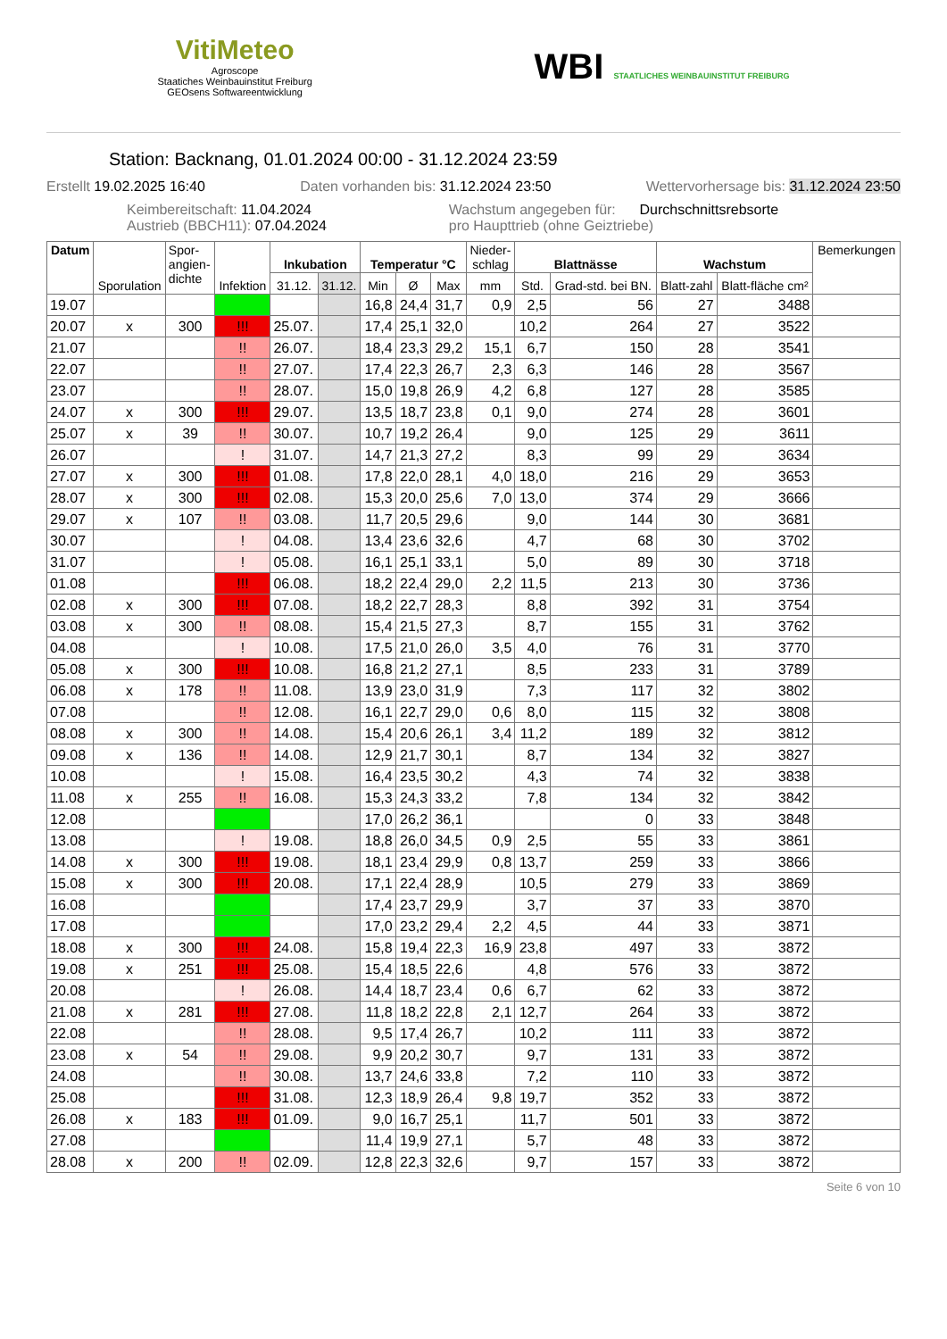VitiMeteo
Agroscope
Staatiches Weinbauinstitut Freiburg
GEOsens Softwareentwicklung
WBI STAATLICHES WEINBAUINSTITUT FREIBURG
Station: Backnang, 01.01.2024 00:00 - 31.12.2024 23:59
Erstellt 19.02.2025 16:40 Daten vorhanden bis: 31.12.2024 23:50 Wettervorhersage bis: 31.12.2024 23:50
Keimbereitschaft: 11.04.2024
Austrieb (BBCH11): 07.04.2024 Wachstum angegeben für: Durchschnittsrebsorte
pro Haupttrieb (ohne Geiztriebe)
| Datum | Sporulation | Spor- angien- dichte | Infektion | Inkubation | | Temperatur °C | | | Nieder- schlag | Blattnässe | | Wachstum | | Bemerkungen |
| --- | --- | --- | --- | --- | --- | --- | --- | --- | --- | --- | --- | --- | --- | --- |
| | | | | 31.12. | 31.12. | Min | Ø | Max | mm | Std. | Grad-std. bei BN. | Blatt-zahl | Blatt-fläche cm² | |
| 19.07 | | | | | | 16,8 | 24,4 | 31,7 | 0,9 | 2,5 | 56 | 27 | 3488 | |
| 20.07 | x | 300 | !!! | 25.07. | | 17,4 | 25,1 | 32,0 | | 10,2 | 264 | 27 | 3522 | |
| 21.07 | | | !! | 26.07. | | 18,4 | 23,3 | 29,2 | 15,1 | 6,7 | 150 | 28 | 3541 | |
| 22.07 | | | !! | 27.07. | | 17,4 | 22,3 | 26,7 | 2,3 | 6,3 | 146 | 28 | 3567 | |
| 23.07 | | | !! | 28.07. | | 15,0 | 19,8 | 26,9 | 4,2 | 6,8 | 127 | 28 | 3585 | |
| 24.07 | x | 300 | !!! | 29.07. | | 13,5 | 18,7 | 23,8 | 0,1 | 9,0 | 274 | 28 | 3601 | |
| 25.07 | x | 39 | !! | 30.07. | | 10,7 | 19,2 | 26,4 | | 9,0 | 125 | 29 | 3611 | |
| 26.07 | | | ! | 31.07. | | 14,7 | 21,3 | 27,2 | | 8,3 | 99 | 29 | 3634 | |
| 27.07 | x | 300 | !!! | 01.08. | | 17,8 | 22,0 | 28,1 | 4,0 | 18,0 | 216 | 29 | 3653 | |
| 28.07 | x | 300 | !!! | 02.08. | | 15,3 | 20,0 | 25,6 | 7,0 | 13,0 | 374 | 29 | 3666 | |
| 29.07 | x | 107 | !! | 03.08. | | 11,7 | 20,5 | 29,6 | | 9,0 | 144 | 30 | 3681 | |
| 30.07 | | | ! | 04.08. | | 13,4 | 23,6 | 32,6 | | 4,7 | 68 | 30 | 3702 | |
| 31.07 | | | ! | 05.08. | | 16,1 | 25,1 | 33,1 | | 5,0 | 89 | 30 | 3718 | |
| 01.08 | | | !!! | 06.08. | | 18,2 | 22,4 | 29,0 | 2,2 | 11,5 | 213 | 30 | 3736 | |
| 02.08 | x | 300 | !!! | 07.08. | | 18,2 | 22,7 | 28,3 | | 8,8 | 392 | 31 | 3754 | |
| 03.08 | x | 300 | !! | 08.08. | | 15,4 | 21,5 | 27,3 | | 8,7 | 155 | 31 | 3762 | |
| 04.08 | | | ! | 10.08. | | 17,5 | 21,0 | 26,0 | 3,5 | 4,0 | 76 | 31 | 3770 | |
| 05.08 | x | 300 | !!! | 10.08. | | 16,8 | 21,2 | 27,1 | | 8,5 | 233 | 31 | 3789 | |
| 06.08 | x | 178 | !! | 11.08. | | 13,9 | 23,0 | 31,9 | | 7,3 | 117 | 32 | 3802 | |
| 07.08 | | | !! | 12.08. | | 16,1 | 22,7 | 29,0 | 0,6 | 8,0 | 115 | 32 | 3808 | |
| 08.08 | x | 300 | !! | 14.08. | | 15,4 | 20,6 | 26,1 | 3,4 | 11,2 | 189 | 32 | 3812 | |
| 09.08 | x | 136 | !! | 14.08. | | 12,9 | 21,7 | 30,1 | | 8,7 | 134 | 32 | 3827 | |
| 10.08 | | | ! | 15.08. | | 16,4 | 23,5 | 30,2 | | 4,3 | 74 | 32 | 3838 | |
| 11.08 | x | 255 | !! | 16.08. | | 15,3 | 24,3 | 33,2 | | 7,8 | 134 | 32 | 3842 | |
| 12.08 | | | | | | 17,0 | 26,2 | 36,1 | | | 0 | 33 | 3848 | |
| 13.08 | | | ! | 19.08. | | 18,8 | 26,0 | 34,5 | 0,9 | 2,5 | 55 | 33 | 3861 | |
| 14.08 | x | 300 | !!! | 19.08. | | 18,1 | 23,4 | 29,9 | 0,8 | 13,7 | 259 | 33 | 3866 | |
| 15.08 | x | 300 | !!! | 20.08. | | 17,1 | 22,4 | 28,9 | | 10,5 | 279 | 33 | 3869 | |
| 16.08 | | | | | | 17,4 | 23,7 | 29,9 | | 3,7 | 37 | 33 | 3870 | |
| 17.08 | | | | | | 17,0 | 23,2 | 29,4 | 2,2 | 4,5 | 44 | 33 | 3871 | |
| 18.08 | x | 300 | !!! | 24.08. | | 15,8 | 19,4 | 22,3 | 16,9 | 23,8 | 497 | 33 | 3872 | |
| 19.08 | x | 251 | !!! | 25.08. | | 15,4 | 18,5 | 22,6 | | 4,8 | 576 | 33 | 3872 | |
| 20.08 | | | ! | 26.08. | | 14,4 | 18,7 | 23,4 | 0,6 | 6,7 | 62 | 33 | 3872 | |
| 21.08 | x | 281 | !!! | 27.08. | | 11,8 | 18,2 | 22,8 | 2,1 | 12,7 | 264 | 33 | 3872 | |
| 22.08 | | | !! | 28.08. | | 9,5 | 17,4 | 26,7 | | 10,2 | 111 | 33 | 3872 | |
| 23.08 | x | 54 | !! | 29.08. | | 9,9 | 20,2 | 30,7 | | 9,7 | 131 | 33 | 3872 | |
| 24.08 | | | !! | 30.08. | | 13,7 | 24,6 | 33,8 | | 7,2 | 110 | 33 | 3872 | |
| 25.08 | | | !!! | 31.08. | | 12,3 | 18,9 | 26,4 | 9,8 | 19,7 | 352 | 33 | 3872 | |
| 26.08 | x | 183 | !!! | 01.09. | | 9,0 | 16,7 | 25,1 | | 11,7 | 501 | 33 | 3872 | |
| 27.08 | | | | | | 11,4 | 19,9 | 27,1 | | 5,7 | 48 | 33 | 3872 | |
| 28.08 | x | 200 | !! | 02.09. | | 12,8 | 22,3 | 32,6 | | 9,7 | 157 | 33 | 3872 | |
Seite 6 von 10